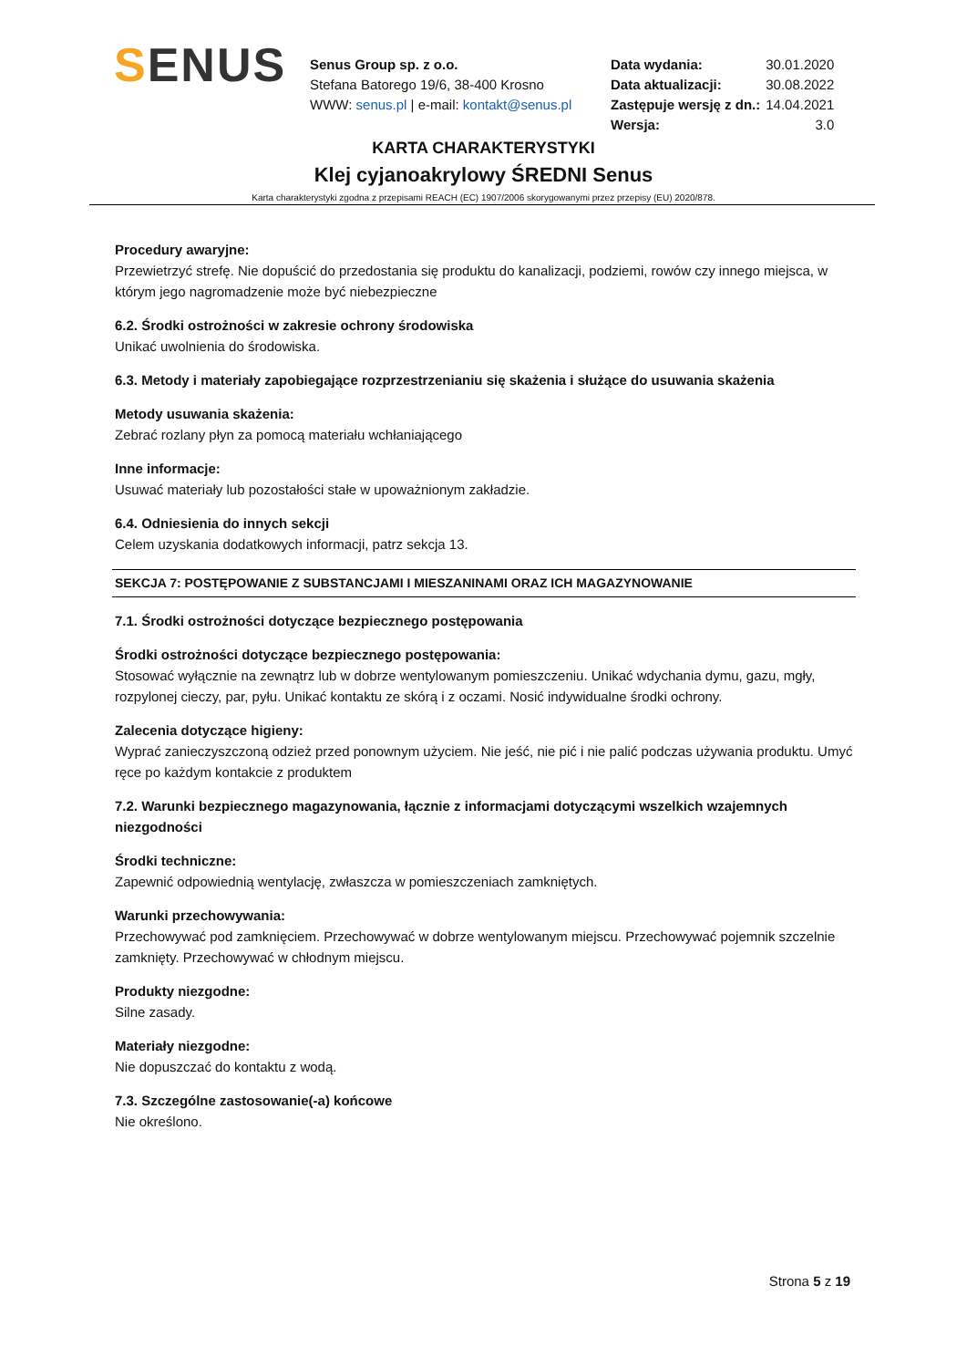SENUS
Senus Group sp. z o.o.
Stefana Batorego 19/6, 38-400 Krosno
WWW: senus.pl | e-mail: kontakt@senus.pl
| Data wydania: | 30.01.2020 |
| Data aktualizacji: | 30.08.2022 |
| Zastępuje wersję z dn.: | 14.04.2021 |
| Wersja: | 3.0 |
KARTA CHARAKTERYSTYKI
Klej cyjanoakrylowy ŚREDNI Senus
Karta charakterystyki zgodna z przepisami REACH (EC) 1907/2006 skorygowanymi przez przepisy (EU) 2020/878.
Procedury awaryjne:
Przewietrzyć strefę. Nie dopuścić do przedostania się produktu do kanalizacji, podziemi, rowów czy innego miejsca, w którym jego nagromadzenie może być niebezpieczne
6.2. Środki ostrożności w zakresie ochrony środowiska
Unikać uwolnienia do środowiska.
6.3. Metody i materiały zapobiegające rozprzestrzenianiu się skażenia i służące do usuwania skażenia
Metody usuwania skażenia:
Zebrać rozlany płyn za pomocą materiału wchłaniającego
Inne informacje:
Usuwać materiały lub pozostałości stałe w upoważnionym zakładzie.
6.4. Odniesienia do innych sekcji
Celem uzyskania dodatkowych informacji, patrz sekcja 13.
SEKCJA 7: POSTĘPOWANIE Z SUBSTANCJAMI I MIESZANINAMI ORAZ ICH MAGAZYNOWANIE
7.1. Środki ostrożności dotyczące bezpiecznego postępowania
Środki ostrożności dotyczące bezpiecznego postępowania:
Stosować wyłącznie na zewnątrz lub w dobrze wentylowanym pomieszczeniu. Unikać wdychania dymu, gazu, mgły, rozpylonej cieczy, par, pyłu. Unikać kontaktu ze skórą i z oczami. Nosić indywidualne środki ochrony.
Zalecenia dotyczące higieny:
Wyprać zanieczyszczoną odzież przed ponownym użyciem. Nie jeść, nie pić i nie palić podczas używania produktu. Umyć ręce po każdym kontakcie z produktem
7.2. Warunki bezpiecznego magazynowania, łącznie z informacjami dotyczącymi wszelkich wzajemnych niezgodności
Środki techniczne:
Zapewnić odpowiednią wentylację, zwłaszcza w pomieszczeniach zamkniętych.
Warunki przechowywania:
Przechowywać pod zamknięciem. Przechowywać w dobrze wentylowanym miejscu. Przechowywać pojemnik szczelnie zamknięty. Przechowywać w chłodnym miejscu.
Produkty niezgodne:
Silne zasady.
Materiały niezgodne:
Nie dopuszczać do kontaktu z wodą.
7.3. Szczególne zastosowanie(-a) końcowe
Nie określono.
Strona 5 z 19